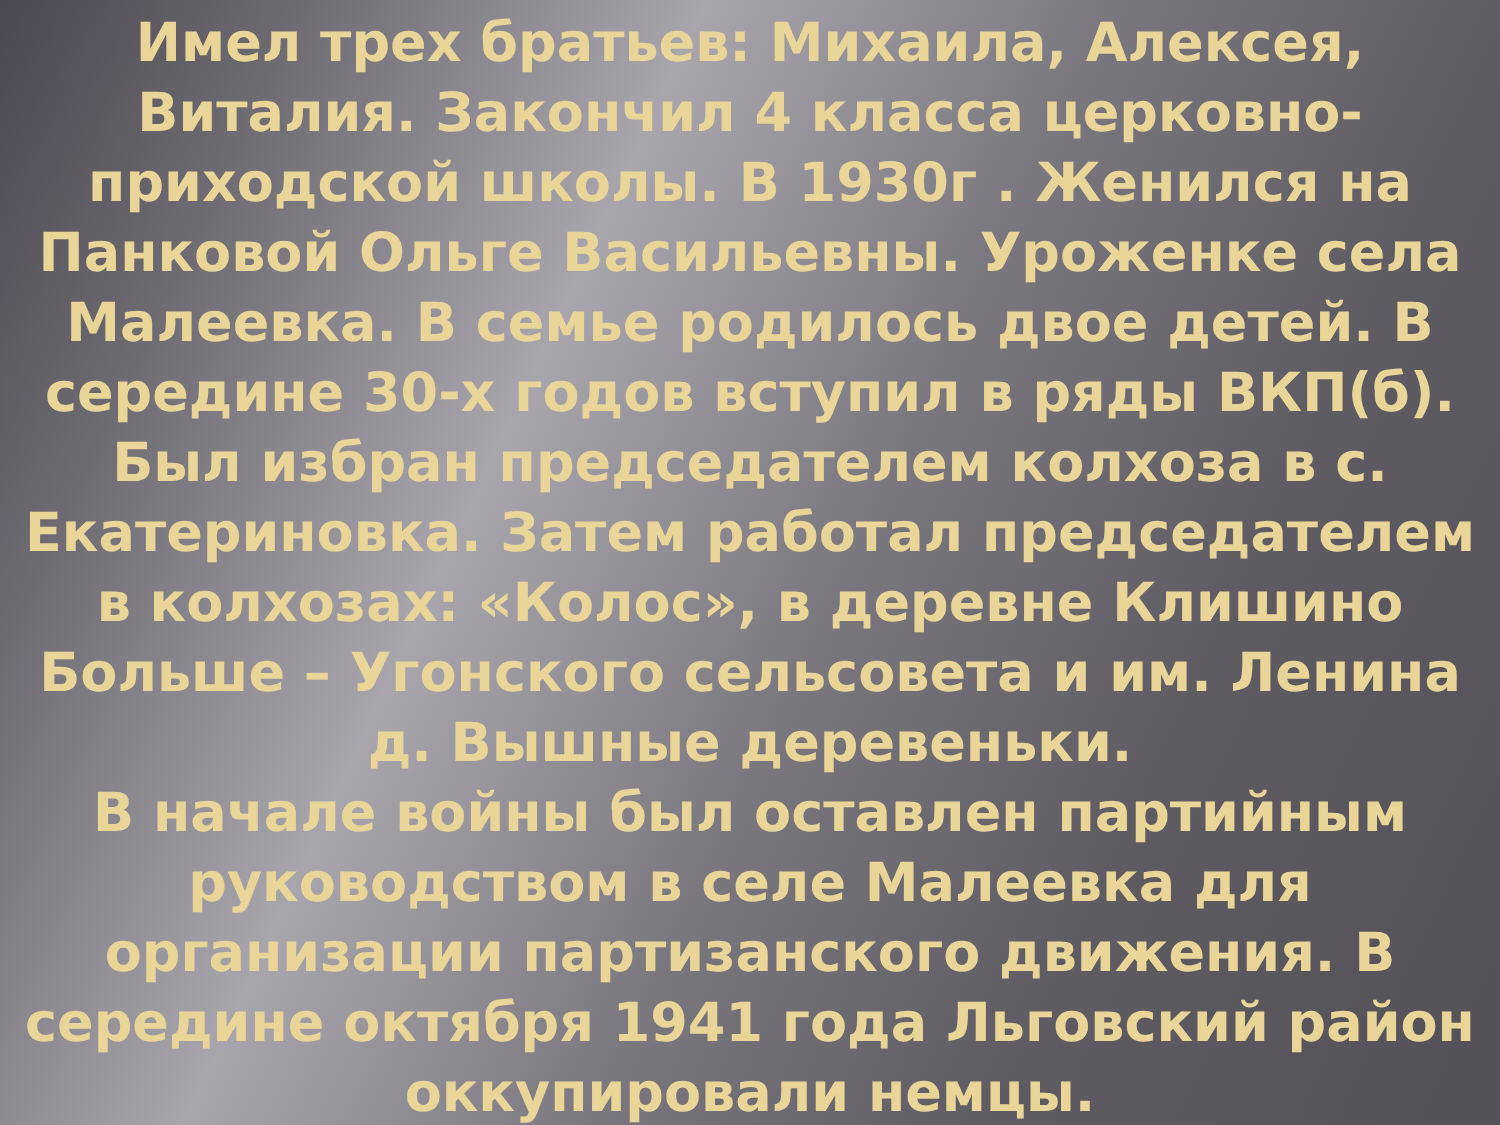Имел трех братьев: Михаила, Алексея, Виталия. Закончил 4 класса церковно-приходской школы. В 1930г . Женился на Панковой Ольге Васильевны. Уроженке села Малеевка. В семье родилось двое детей. В середине 30-х годов вступил в ряды ВКП(б). Был избран председателем колхоза в с. Екатериновка. Затем работал председателем в колхозах: «Колос», в деревне Клишино Больше – Угонского сельсовета и им. Ленина д. Вышные деревеньки.
В начале войны был оставлен партийным руководством в селе Малеевка для организации партизанского движения. В середине октября 1941 года Льговский район оккупировали немцы.